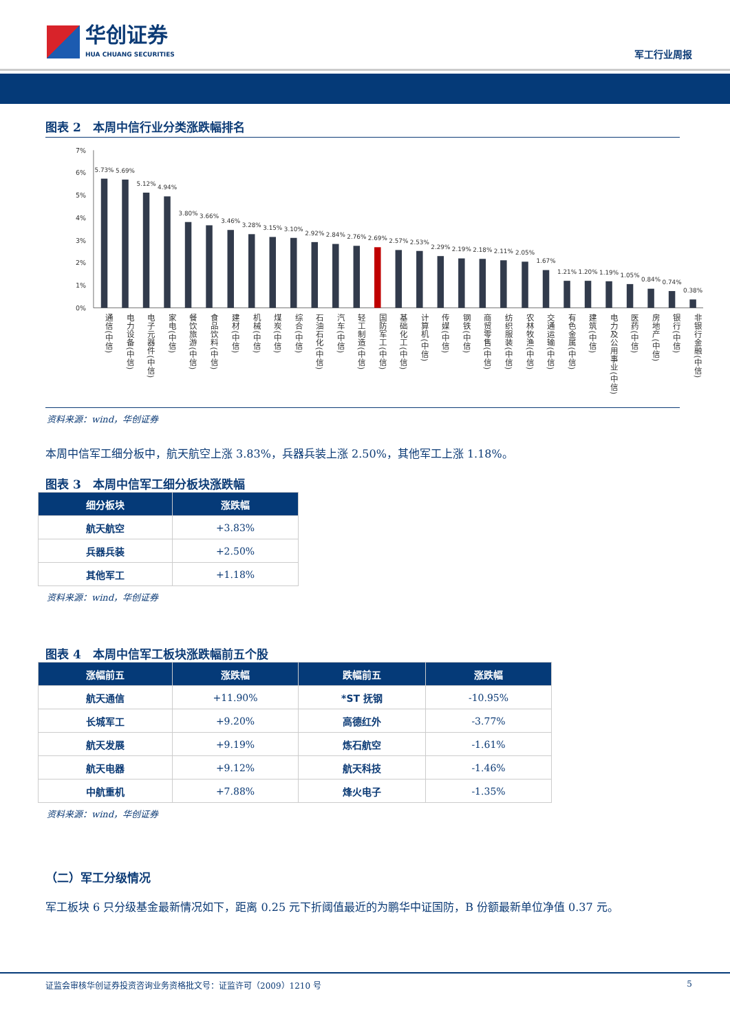华创证券
HUA CHUANG SECURITIES
军工行业周报
图表 2　本周中信行业分类涨跌幅排名
7%
6%
5%
4%
3%
2%
1%
0%
5.73%
5.69%
5.12%
4.94%
3.80%
3.66%
3.46%
3.28%
3.15%
3.10%
2.92%
2.84%
2.76%
2.69%
2.57%
2.53%
2.29%
2.19%
2.18%
2.11%
2.05%
1.67%
1.21%
1.20%
1.19%
1.05%
0.84%
0.74%
0.38%
通信(中信)
电力设备(中信)
电子元器件(中信)
家电(中信)
餐饮旅游(中信)
食品饮料(中信)
建材(中信)
机械(中信)
煤炭(中信)
综合(中信)
石油石化(中信)
汽车(中信)
轻工制造(中信)
国防军工(中信)
基础化工(中信)
计算机(中信)
传媒(中信)
钢铁(中信)
商贸零售(中信)
纺织服装(中信)
农林牧渔(中信)
交通运输(中信)
有色金属(中信)
建筑(中信)
电力及公用事业(中信)
医药(中信)
房地产(中信)
银行(中信)
非银行金融(中信)
资料来源：wind，华创证券
本周中信军工细分板中，航天航空上涨 3.83%，兵器兵装上涨 2.50%，其他军工上涨 1.18%。
图表 3　本周中信军工细分板块涨跌幅
| 细分板块 | 涨跌幅 |
| --- | --- |
| 航天航空 | +3.83% |
| 兵器兵装 | +2.50% |
| 其他军工 | +1.18% |
资料来源：wind，华创证券
图表 4　本周中信军工板块涨跌幅前五个股
| 涨幅前五 | 涨跌幅 | 跌幅前五 | 涨跌幅 |
| --- | --- | --- | --- |
| 航天通信 | +11.90% | *ST 抚钢 | -10.95% |
| 长城军工 | +9.20% | 高德红外 | -3.77% |
| 航天发展 | +9.19% | 炼石航空 | -1.61% |
| 航天电器 | +9.12% | 航天科技 | -1.46% |
| 中航重机 | +7.88% | 烽火电子 | -1.35% |
资料来源：wind，华创证券
（二）军工分级情况
军工板块 6 只分级基金最新情况如下，距离 0.25 元下折阈值最近的为鹏华中证国防，B 份额最新单位净值 0.37 元。
证监会审核华创证券投资咨询业务资格批文号：证监许可（2009）1210 号 5